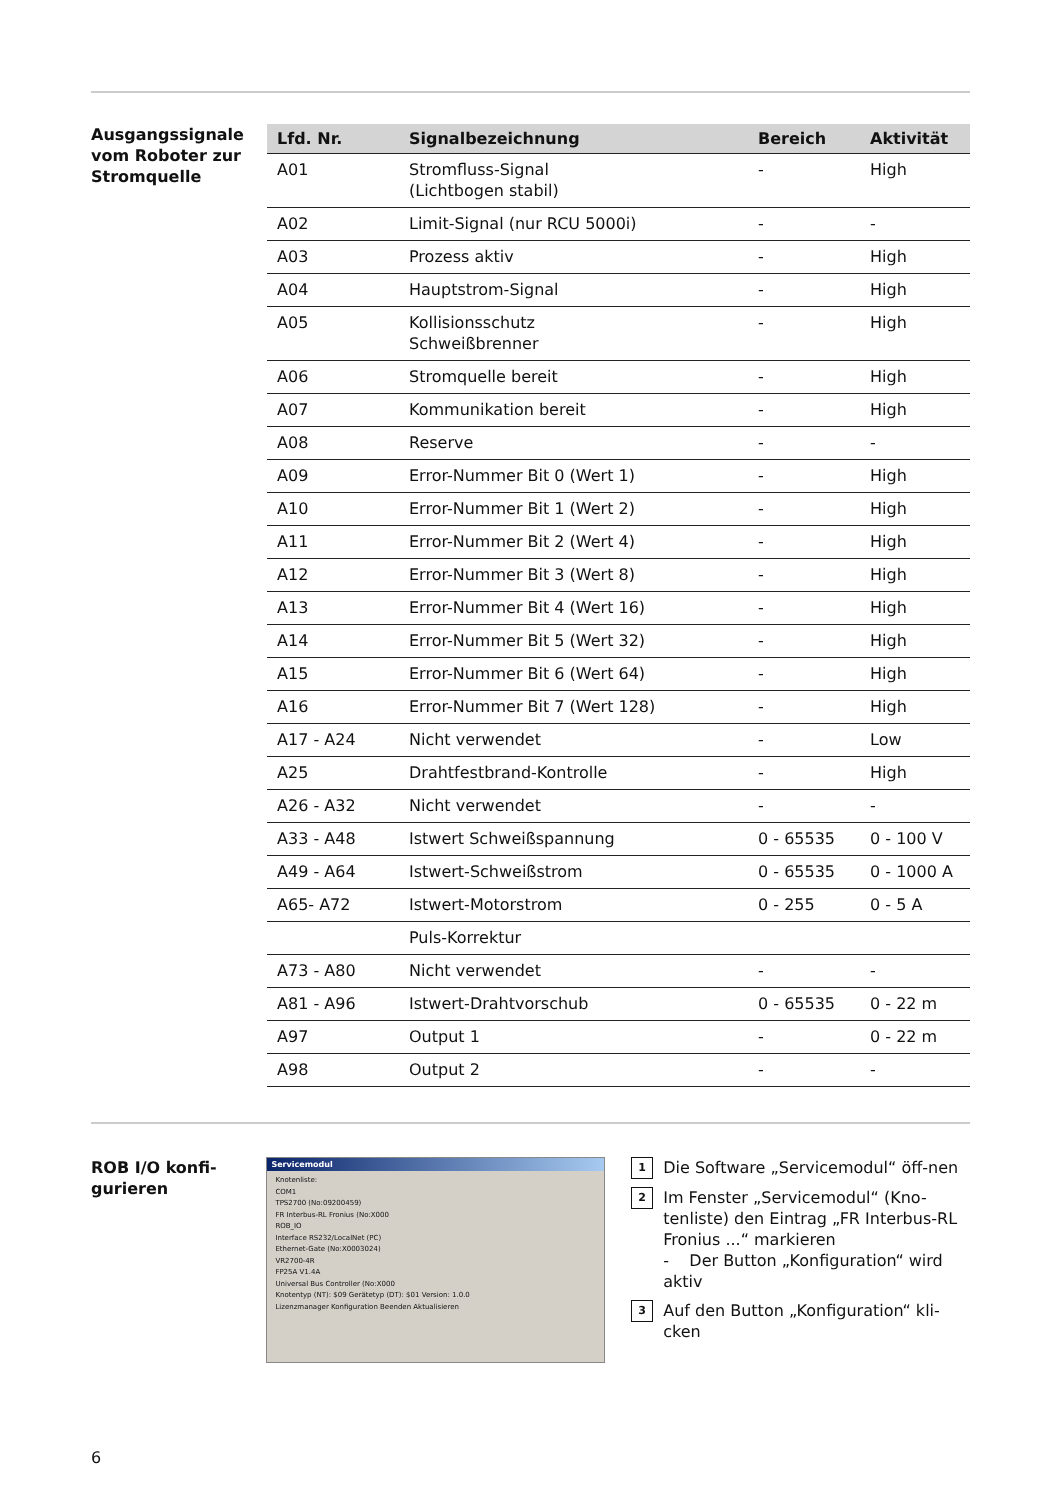Ausgangssignale vom Roboter zur Stromquelle
| Lfd. Nr. | Signalbezeichnung | Bereich | Aktivität |
| --- | --- | --- | --- |
| A01 | Stromfluss-Signal (Lichtbogen stabil) | - | High |
| A02 | Limit-Signal (nur RCU 5000i) | - | - |
| A03 | Prozess aktiv | - | High |
| A04 | Hauptstrom-Signal | - | High |
| A05 | Kollisionsschutz Schweißbrenner | - | High |
| A06 | Stromquelle bereit | - | High |
| A07 | Kommunikation bereit | - | High |
| A08 | Reserve | - | - |
| A09 | Error-Nummer Bit 0 (Wert 1) | - | High |
| A10 | Error-Nummer Bit 1 (Wert 2) | - | High |
| A11 | Error-Nummer Bit 2 (Wert 4) | - | High |
| A12 | Error-Nummer Bit 3 (Wert 8) | - | High |
| A13 | Error-Nummer Bit 4 (Wert 16) | - | High |
| A14 | Error-Nummer Bit 5 (Wert 32) | - | High |
| A15 | Error-Nummer Bit 6 (Wert 64) | - | High |
| A16 | Error-Nummer Bit 7 (Wert 128) | - | High |
| A17 - A24 | Nicht verwendet | - | Low |
| A25 | Drahtfestbrand-Kontrolle | - | High |
| A26 - A32 | Nicht verwendet | - | - |
| A33 - A48 | Istwert Schweißspannung | 0 - 65535 | 0 - 100 V |
| A49 - A64 | Istwert-Schweißstrom | 0 - 65535 | 0 - 1000 A |
| A65- A72 | Istwert-Motorstrom | 0 - 255 | 0 - 5 A |
| | Puls-Korrektur | | |
| A73 - A80 | Nicht verwendet | - | - |
| A81 - A96 | Istwert-Drahtvorschub | 0 - 65535 | 0 - 22 m |
| A97 | Output 1 | - | 0 - 22 m |
| A98 | Output 2 | - | - |
ROB I/O konfi-
gurieren
Servicemodul
Knotenliste:
COM1
TPS2700 (No:09200459)
FR Interbus-RL Fronius (No:X000
ROB_IO
Interface RS232/LocalNet (PC)
Ethernet-Gate (No:X0003024)
VR2700-4R
FP25A V1.4A
Universal Bus Controller (No:X000
Knotentyp (NT): $09 Gerätetyp (DT): $01 Version: 1.0.0
Lizenzmanager Konfiguration Beenden Aktualisieren
1 Die Software „Servicemodul“ öff-nen
2 Im Fenster „Servicemodul“ (Kno-tenliste) den Eintrag „FR Interbus-RL Fronius ...“ markieren
- Der Button „Konfiguration“ wird aktiv
3 Auf den Button „Konfiguration“ kli-cken
6